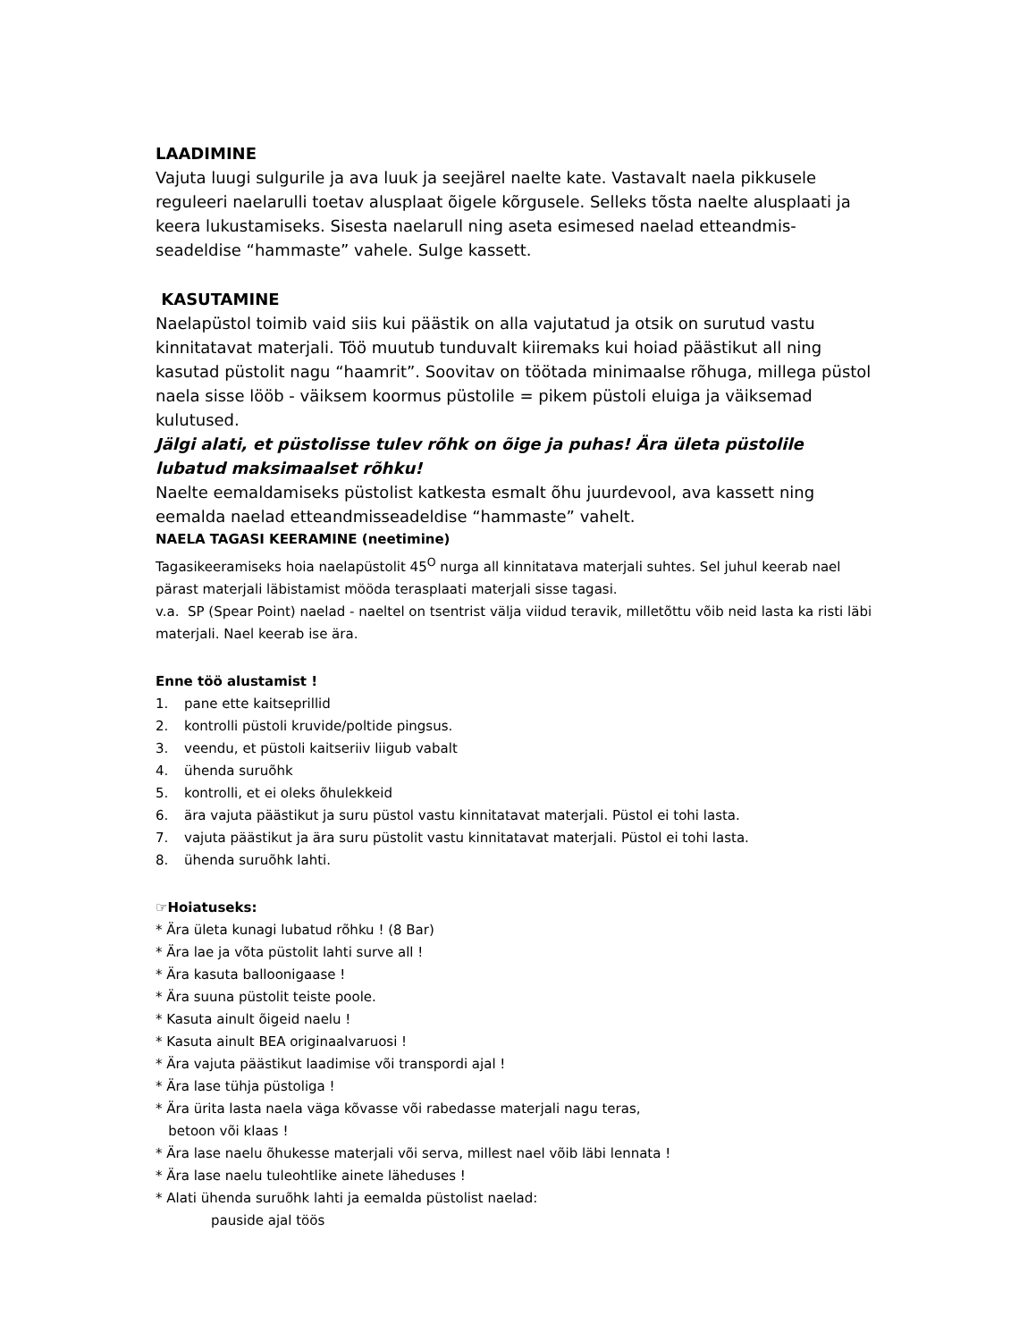LAADIMINE
Vajuta luugi sulgurile ja ava luuk ja seejärel naelte kate. Vastavalt naela pikkusele reguleeri naelarulli toetav alusplaat õigele kõrgusele. Selleks tõsta naelte alusplaati ja keera lukustamiseks. Sisesta naelarull ning aseta esimesed naelad etteandmis-seadeldise “hammaste” vahele. Sulge kassett.
KASUTAMINE
Naelapüstol toimib vaid siis kui päästik on alla vajutatud ja otsik on surutud vastu kinnitatavat materjali. Töö muutub tunduvalt kiiremaks kui hoiad päästikut all ning kasutad püstolit nagu “haamrit”. Soovitav on töötada minimaalse rõhuga, millega püstol naela sisse lööb - väiksem koormus püstolile = pikem püstoli eluiga ja väiksemad kulutused.
Jälgi alati, et püstolisse tulev rõhk on õige ja puhas! Ära ületa püstolile lubatud maksimaalset rõhku!
Naelte eemaldamiseks püstolist katkesta esmalt õhu juurdevool, ava kassett ning eemalda naelad etteandmisseadeldise “hammaste” vahelt.
NAELA TAGASI KEERAMINE (neetimine)
Tagasikeeramiseks hoia naelapüstolit 45<sup>O</sup> nurga all kinnitatava materjali suhtes. Sel juhul keerab nael pärast materjali läbistamist mööda terasplaati materjali sisse tagasi.
v.a. SP (Spear Point) naelad - naeltel on tsentrist välja viidud teravik, milletõttu võib neid lasta ka risti läbi materjali. Nael keerab ise ära.
Enne töö alustamist !
1. pane ette kaitseprillid
2. kontrolli püstoli kruvide/poltide pingsus.
3. veendu, et püstoli kaitseriiv liigub vabalt
4. ühenda suruõhk
5. kontrolli, et ei oleks õhulekkeid
6. ära vajuta päästikut ja suru püstol vastu kinnitatavat materjali. Püstol ei tohi lasta.
7. vajuta päästikut ja ära suru püstolit vastu kinnitatavat materjali. Püstol ei tohi lasta.
8. ühenda suruõhk lahti.
☞Hoiatuseks:
* Ära ületa kunagi lubatud rõhku ! (8 Bar)
* Ära lae ja võta püstolit lahti surve all !
* Ära kasuta balloonigaase !
* Ära suuna püstolit teiste poole.
* Kasuta ainult õigeid naelu !
* Kasuta ainult BEA originaalvaruosi !
* Ära vajuta päästikut laadimise või transpordi ajal !
* Ära lase tühja püstoliga !
* Ära ürita lasta naela väga kõvasse või rabedasse materjali nagu teras,
betoon või klaas !
* Ära lase naelu õhukesse materjali või serva, millest nael võib läbi lennata !
* Ära lase naelu tuleohtlike ainete läheduses !
* Alati ühenda suruõhk lahti ja eemalda püstolist naelad:
pauside ajal töös